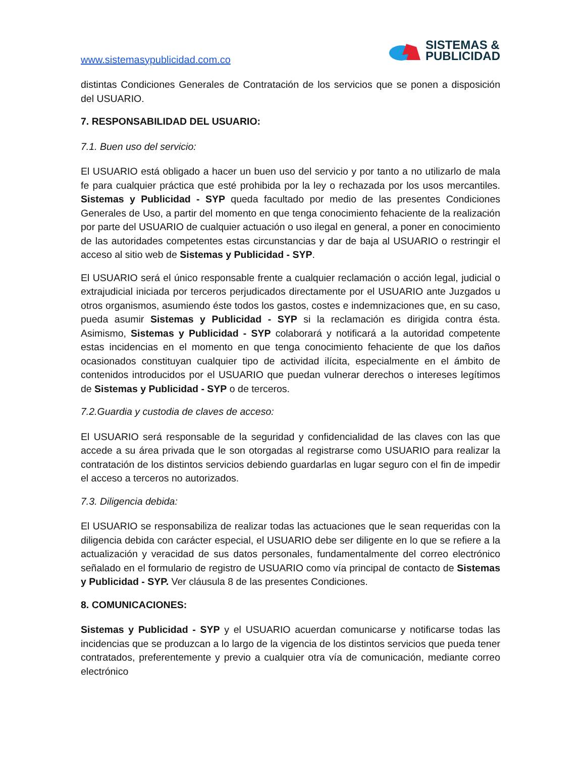www.sistemasypublicidad.com.co
SISTEMAS &
PUBLICIDAD
distintas Condiciones Generales de Contratación de los servicios que se ponen a disposición del USUARIO.
7. RESPONSABILIDAD DEL USUARIO:
7.1. Buen uso del servicio:
El USUARIO está obligado a hacer un buen uso del servicio y por tanto a no utilizarlo de mala fe para cualquier práctica que esté prohibida por la ley o rechazada por los usos mercantiles. Sistemas y Publicidad - SYP queda facultado por medio de las presentes Condiciones Generales de Uso, a partir del momento en que tenga conocimiento fehaciente de la realización por parte del USUARIO de cualquier actuación o uso ilegal en general, a poner en conocimiento de las autoridades competentes estas circunstancias y dar de baja al USUARIO o restringir el acceso al sitio web de Sistemas y Publicidad - SYP.
El USUARIO será el único responsable frente a cualquier reclamación o acción legal, judicial o extrajudicial iniciada por terceros perjudicados directamente por el USUARIO ante Juzgados u otros organismos, asumiendo éste todos los gastos, costes e indemnizaciones que, en su caso, pueda asumir Sistemas y Publicidad - SYP si la reclamación es dirigida contra ésta. Asimismo, Sistemas y Publicidad - SYP colaborará y notificará a la autoridad competente estas incidencias en el momento en que tenga conocimiento fehaciente de que los daños ocasionados constituyan cualquier tipo de actividad ilícita, especialmente en el ámbito de contenidos introducidos por el USUARIO que puedan vulnerar derechos o intereses legítimos de Sistemas y Publicidad - SYP o de terceros.
7.2.Guardia y custodia de claves de acceso:
El USUARIO será responsable de la seguridad y confidencialidad de las claves con las que accede a su área privada que le son otorgadas al registrarse como USUARIO para realizar la contratación de los distintos servicios debiendo guardarlas en lugar seguro con el fin de impedir el acceso a terceros no autorizados.
7.3. Diligencia debida:
El USUARIO se responsabiliza de realizar todas las actuaciones que le sean requeridas con la diligencia debida con carácter especial, el USUARIO debe ser diligente en lo que se refiere a la actualización y veracidad de sus datos personales, fundamentalmente del correo electrónico señalado en el formulario de registro de USUARIO como vía principal de contacto de Sistemas y Publicidad - SYP. Ver cláusula 8 de las presentes Condiciones.
8. COMUNICACIONES:
Sistemas y Publicidad - SYP y el USUARIO acuerdan comunicarse y notificarse todas las incidencias que se produzcan a lo largo de la vigencia de los distintos servicios que pueda tener contratados, preferentemente y previo a cualquier otra vía de comunicación, mediante correo electrónico